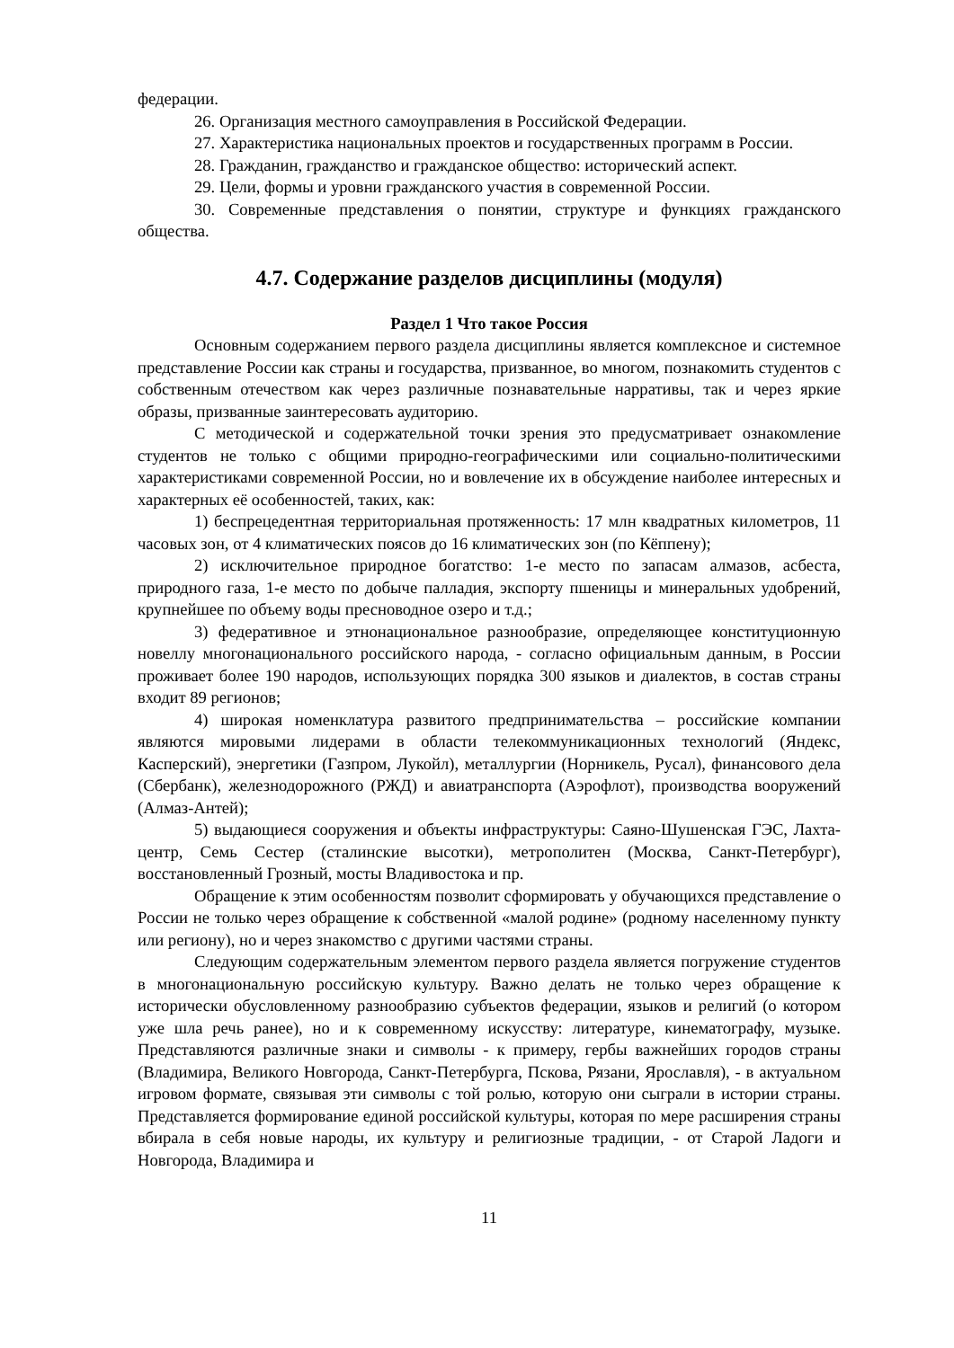федерации.
26. Организация местного самоуправления в Российской Федерации.
27. Характеристика национальных проектов и государственных программ в России.
28. Гражданин, гражданство и гражданское общество: исторический аспект.
29. Цели, формы и уровни гражданского участия в современной России.
30. Современные представления о понятии, структуре и функциях гражданского общества.
4.7. Содержание разделов дисциплины (модуля)
Раздел 1 Что такое Россия
Основным содержанием первого раздела дисциплины является комплексное и системное представление России как страны и государства, призванное, во многом, познакомить студентов с собственным отечеством как через различные познавательные нарративы, так и через яркие образы, призванные заинтересовать аудиторию.
С методической и содержательной точки зрения это предусматривает ознакомление студентов не только с общими природно-географическими или социально-политическими характеристиками современной России, но и вовлечение их в обсуждение наиболее интересных и характерных её особенностей, таких, как:
1) беспрецедентная территориальная протяженность: 17 млн квадратных километров, 11 часовых зон, от 4 климатических поясов до 16 климатических зон (по Кёппену);
2) исключительное природное богатство: 1-е место по запасам алмазов, асбеста, природного газа, 1-е место по добыче палладия, экспорту пшеницы и минеральных удобрений, крупнейшее по объему воды пресноводное озеро и т.д.;
3) федеративное и этнонациональное разнообразие, определяющее конституционную новеллу многонационального российского народа, - согласно официальным данным, в России проживает более 190 народов, использующих порядка 300 языков и диалектов, в состав страны входит 89 регионов;
4) широкая номенклатура развитого предпринимательства – российские компании являются мировыми лидерами в области телекоммуникационных технологий (Яндекс, Касперский), энергетики (Газпром, Лукойл), металлургии (Норникель, Русал), финансового дела (Сбербанк), железнодорожного (РЖД) и авиатранспорта (Аэрофлот), производства вооружений (Алмаз-Антей);
5) выдающиеся сооружения и объекты инфраструктуры: Саяно-Шушенская ГЭС, Лахта-центр, Семь Сестер (сталинские высотки), метрополитен (Москва, Санкт-Петербург), восстановленный Грозный, мосты Владивостока и пр.
Обращение к этим особенностям позволит сформировать у обучающихся представление о России не только через обращение к собственной «малой родине» (родному населенному пункту или региону), но и через знакомство с другими частями страны.
Следующим содержательным элементом первого раздела является погружение студентов в многонациональную российскую культуру. Важно делать не только через обращение к исторически обусловленному разнообразию субъектов федерации, языков и религий (о котором уже шла речь ранее), но и к современному искусству: литературе, кинематографу, музыке. Представляются различные знаки и символы - к примеру, гербы важнейших городов страны (Владимира, Великого Новгорода, Санкт-Петербурга, Пскова, Рязани, Ярославля), - в актуальном игровом формате, связывая эти символы с той ролью, которую они сыграли в истории страны. Представляется формирование единой российской культуры, которая по мере расширения страны вбирала в себя новые народы, их культуру и религиозные традиции, - от Старой Ладоги и Новгорода, Владимира и
11